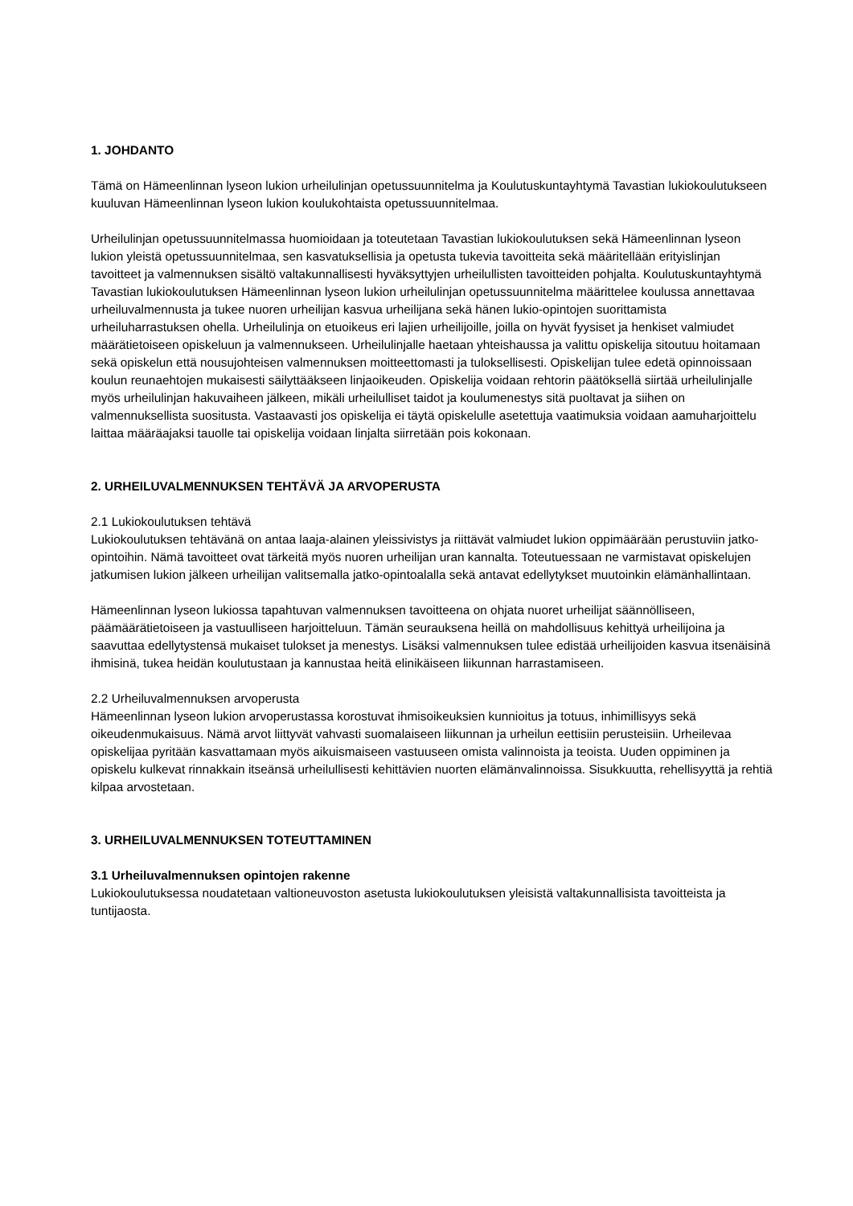1. JOHDANTO
Tämä on Hämeenlinnan lyseon lukion urheilulinjan opetussuunnitelma ja Koulutuskuntayhtymä Tavastian lukiokoulutukseen kuuluvan Hämeenlinnan lyseon lukion koulukohtaista opetussuunnitelmaa.
Urheilulinjan opetussuunnitelmassa huomioidaan ja toteutetaan Tavastian lukiokoulutuksen sekä Hämeenlinnan lyseon lukion yleistä opetussuunnitelmaa, sen kasvatuksellisia ja opetusta tukevia tavoitteita sekä määritellään erityislinjan tavoitteet ja valmennuksen sisältö valtakunnallisesti hyväksyttyjen urheilullisten tavoitteiden pohjalta. Koulutuskuntayhtymä Tavastian lukiokoulutuksen Hämeenlinnan lyseon lukion urheilulinjan opetussuunnitelma määrittelee koulussa annettavaa urheiluvalmennusta ja tukee nuoren urheilijan kasvua urheilijana sekä hänen lukio-opintojen suorittamista urheiluharrastuksen ohella. Urheilulinja on etuoikeus eri lajien urheilijoille, joilla on hyvät fyysiset ja henkiset valmiudet määrätietoiseen opiskeluun ja valmennukseen. Urheilulinjalle haetaan yhteishaussa ja valittu opiskelija sitoutuu hoitamaan sekä opiskelun että nousujohteisen valmennuksen moitteettomasti ja tuloksellisesti. Opiskelijan tulee edetä opinnoissaan koulun reunaehtojen mukaisesti säilyttääkseen linjaoikeuden. Opiskelija voidaan rehtorin päätöksellä siirtää urheilulinjalle myös urheilulinjan hakuvaiheen jälkeen, mikäli urheilulliset taidot ja koulumenestys sitä puoltavat ja siihen on valmennuksellista suositusta. Vastaavasti jos opiskelija ei täytä opiskelulle asetettuja vaatimuksia voidaan aamuharjoittelu laittaa määräajaksi tauolle tai opiskelija voidaan linjalta siirretään pois kokonaan.
2. URHEILUVALMENNUKSEN TEHTÄVÄ JA ARVOPERUSTA
2.1 Lukiokoulutuksen tehtävä
Lukiokoulutuksen tehtävänä on antaa laaja-alainen yleissivistys ja riittävät valmiudet lukion oppimäärään perustuviin jatko-opintoihin. Nämä tavoitteet ovat tärkeitä myös nuoren urheilijan uran kannalta. Toteutuessaan ne varmistavat opiskelujen jatkumisen lukion jälkeen urheilijan valitsemalla jatko-opintoalalla sekä antavat edellytykset muutoinkin elämänhallintaan.
Hämeenlinnan lyseon lukiossa tapahtuvan valmennuksen tavoitteena on ohjata nuoret urheilijat säännölliseen, päämäärätietoiseen ja vastuulliseen harjoitteluun. Tämän seurauksena heillä on mahdollisuus kehittyä urheilijoina ja saavuttaa edellytystensä mukaiset tulokset ja menestys. Lisäksi valmennuksen tulee edistää urheilijoiden kasvua itsenäisinä ihmisinä, tukea heidän koulutustaan ja kannustaa heitä elinikäiseen liikunnan harrastamiseen.
2.2 Urheiluvalmennuksen arvoperusta
Hämeenlinnan lyseon lukion arvoperustassa korostuvat ihmisoikeuksien kunnioitus ja totuus, inhimillisyys sekä oikeudenmukaisuus. Nämä arvot liittyvät vahvasti suomalaiseen liikunnan ja urheilun eettisiin perusteisiin. Urheilevaa opiskelijaa pyritään kasvattamaan myös aikuismaiseen vastuuseen omista valinnoista ja teoista. Uuden oppiminen ja opiskelu kulkevat rinnakkain itseänsä urheilullisesti kehittävien nuorten elämänvalinnoissa. Sisukkuutta, rehellisyyttä ja rehtiä kilpaa arvostetaan.
3. URHEILUVALMENNUKSEN TOTEUTTAMINEN
3.1 Urheiluvalmennuksen opintojen rakenne
Lukiokoulutuksessa noudatetaan valtioneuvoston asetusta lukiokoulutuksen yleisistä valtakunnallisista tavoitteista ja tuntijaosta.